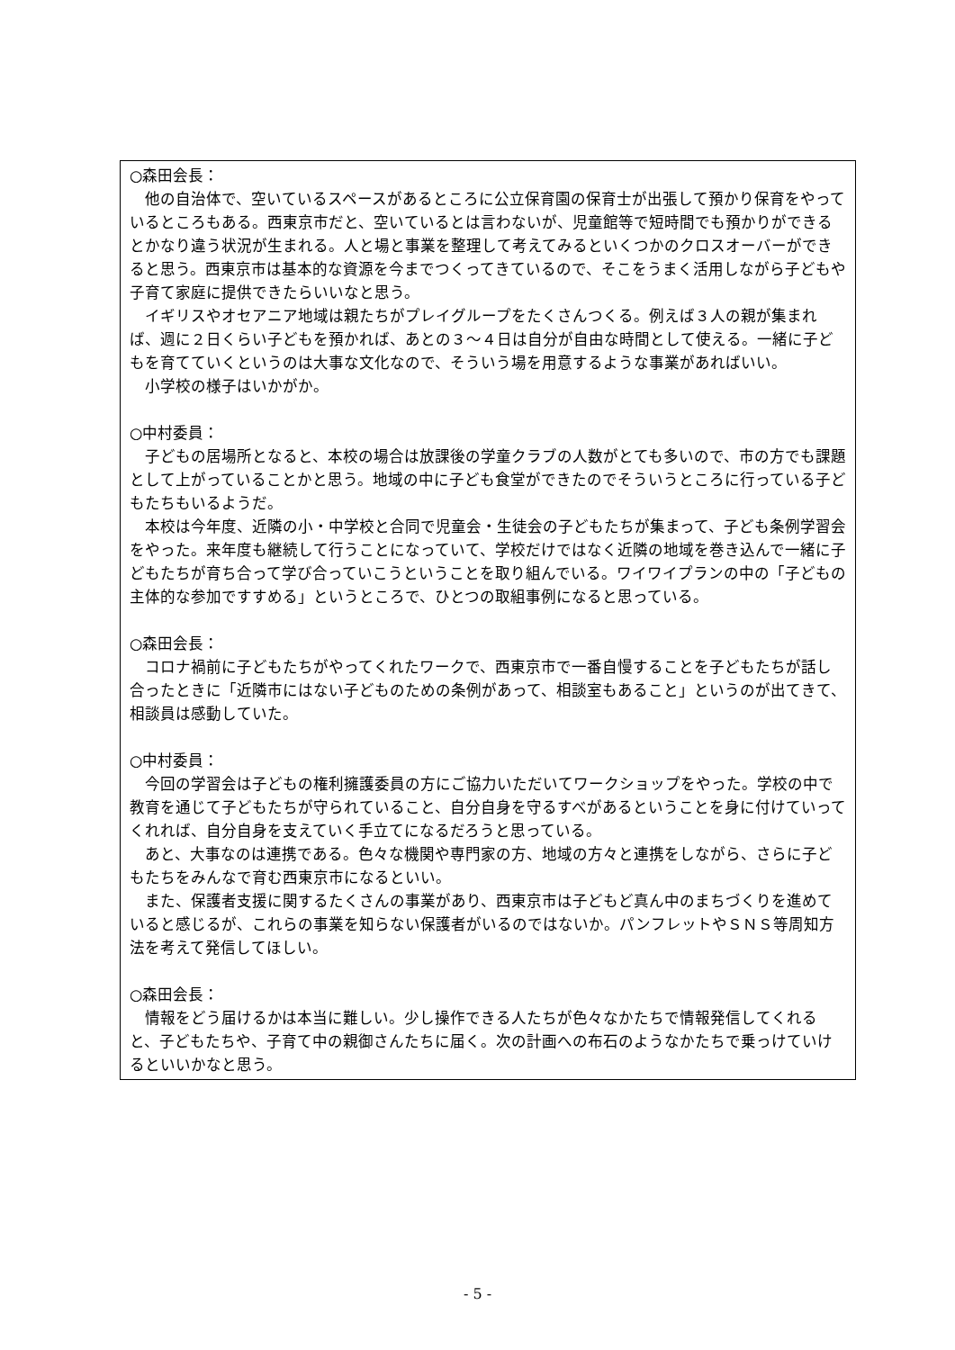○森田会長：
他の自治体で、空いているスペースがあるところに公立保育園の保育士が出張して預かり保育をやっているところもある。西東京市だと、空いているとは言わないが、児童館等で短時間でも預かりができるとかなり違う状況が生まれる。人と場と事業を整理して考えてみるといくつかのクロスオーバーができると思う。西東京市は基本的な資源を今までつくってきているので、そこをうまく活用しながら子どもや子育て家庭に提供できたらいいなと思う。
イギリスやオセアニア地域は親たちがプレイグループをたくさんつくる。例えば３人の親が集まれば、週に２日くらい子どもを預かれば、あとの３～４日は自分が自由な時間として使える。一緒に子どもを育てていくというのは大事な文化なので、そういう場を用意するような事業があればいい。
小学校の様子はいかがか。
○中村委員：
子どもの居場所となると、本校の場合は放課後の学童クラブの人数がとても多いので、市の方でも課題として上がっていることかと思う。地域の中に子ども食堂ができたのでそういうところに行っている子どもたちもいるようだ。
本校は今年度、近隣の小・中学校と合同で児童会・生徒会の子どもたちが集まって、子ども条例学習会をやった。来年度も継続して行うことになっていて、学校だけではなく近隣の地域を巻き込んで一緒に子どもたちが育ち合って学び合っていこうということを取り組んでいる。ワイワイプランの中の「子どもの主体的な参加ですすめる」というところで、ひとつの取組事例になると思っている。
○森田会長：
コロナ禍前に子どもたちがやってくれたワークで、西東京市で一番自慢することを子どもたちが話し合ったときに「近隣市にはない子どものための条例があって、相談室もあること」というのが出てきて、相談員は感動していた。
○中村委員：
今回の学習会は子どもの権利擁護委員の方にご協力いただいてワークショップをやった。学校の中で教育を通じて子どもたちが守られていること、自分自身を守るすべがあるということを身に付けていってくれれば、自分自身を支えていく手立てになるだろうと思っている。
あと、大事なのは連携である。色々な機関や専門家の方、地域の方々と連携をしながら、さらに子どもたちをみんなで育む西東京市になるといい。
また、保護者支援に関するたくさんの事業があり、西東京市は子どもど真ん中のまちづくりを進めていると感じるが、これらの事業を知らない保護者がいるのではないか。パンフレットやＳＮＳ等周知方法を考えて発信してほしい。
○森田会長：
情報をどう届けるかは本当に難しい。少し操作できる人たちが色々なかたちで情報発信してくれると、子どもたちや、子育て中の親御さんたちに届く。次の計画への布石のようなかたちで乗っけていけるといいかなと思う。
- 5 -